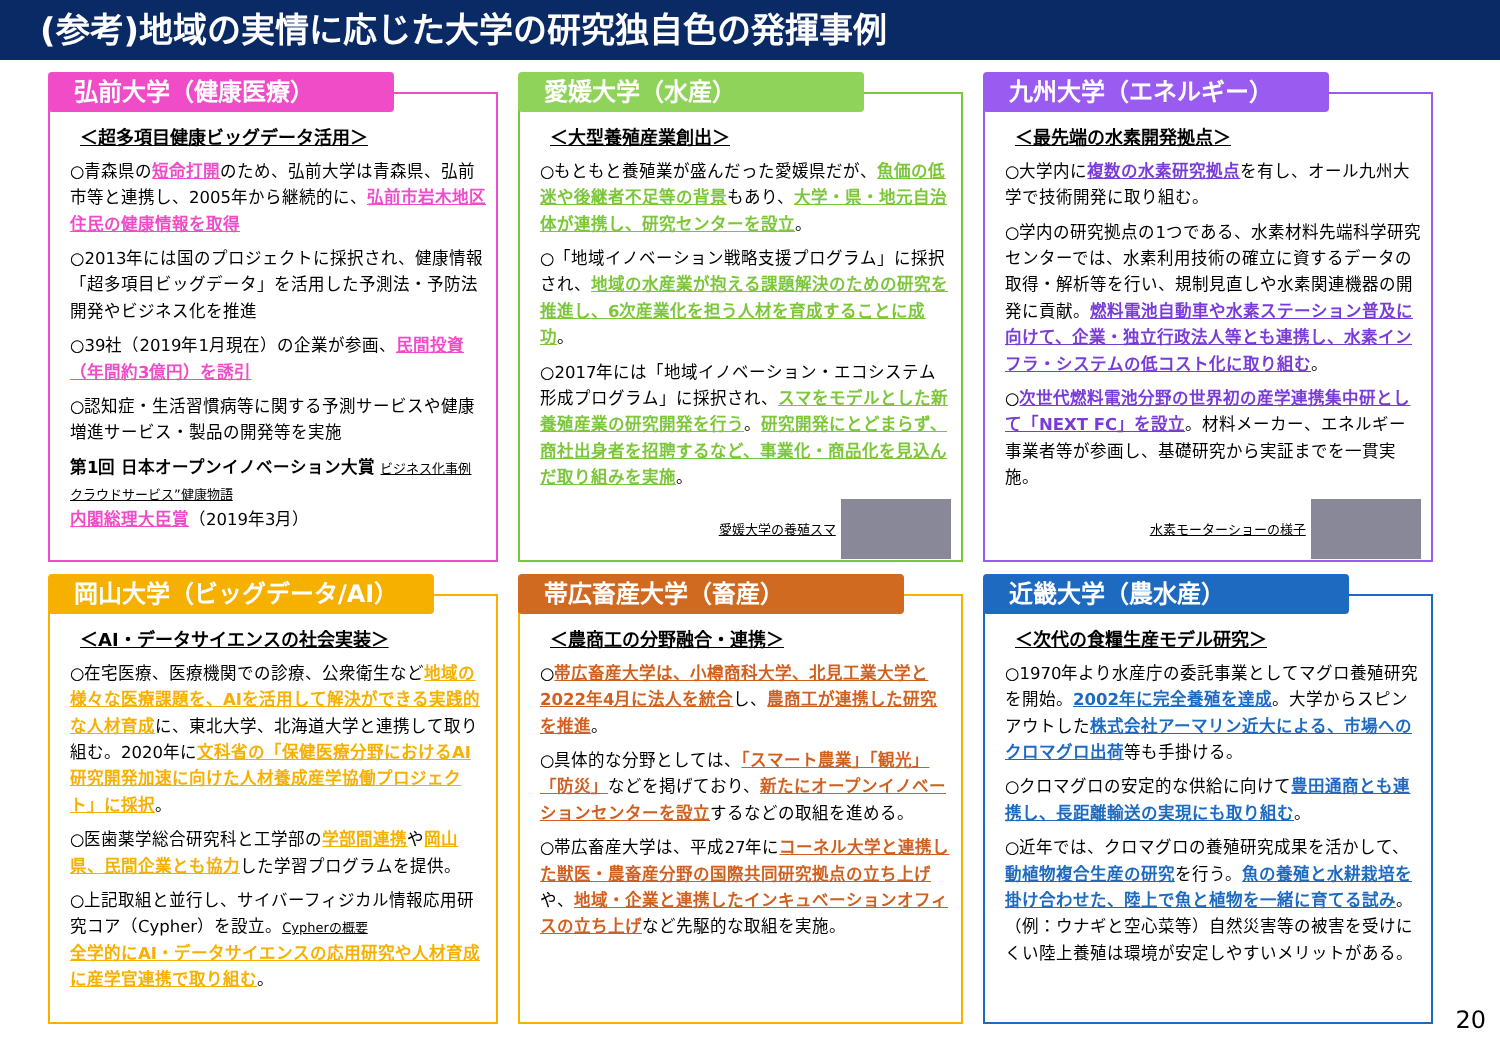(参考)地域の実情に応じた大学の研究独自色の発揮事例
弘前大学（健康医療）
＜超多項目健康ビッグデータ活用＞
○青森県の短命打開のため、弘前大学は青森県、弘前市等と連携し、2005年から継続的に、弘前市岩木地区住民の健康情報を取得
○2013年には国のプロジェクトに採択され、健康情報「超多項目ビッグデータ」を活用した予測法・予防法開発やビジネス化を推進
○39社（2019年1月現在）の企業が参画、民間投資（年間約3億円）を誘引
○認知症・生活習慣病等に関する予測サービスや健康増進サービス・製品の開発等を実施
第1回 日本オープンイノベーション大賞 ビジネス化事例 クラウドサービス”健康物語
内閣総理大臣賞（2019年3月）
愛媛大学（水産）
＜大型養殖産業創出＞
○もともと養殖業が盛んだった愛媛県だが、魚価の低迷や後継者不足等の背景もあり、大学・県・地元自治体が連携し、研究センターを設立。
○「地域イノベーション戦略支援プログラム」に採択され、地域の水産業が抱える課題解決のための研究を推進し、6次産業化を担う人材を育成することに成功。
○2017年には「地域イノベーション・エコシステム形成プログラム」に採択され、スマをモデルとした新養殖産業の研究開発を行う。研究開発にとどまらず、商社出身者を招聘するなど、事業化・商品化を見込んだ取り組みを実施。
愛媛大学の養殖スマ
九州大学（エネルギー）
＜最先端の水素開発拠点＞
○大学内に複数の水素研究拠点を有し、オール九州大学で技術開発に取り組む。
○学内の研究拠点の1つである、水素材料先端科学研究センターでは、水素利用技術の確立に資するデータの取得・解析等を行い、規制見直しや水素関連機器の開発に貢献。燃料電池自動車や水素ステーション普及に向けて、企業・独立行政法人等とも連携し、水素インフラ・システムの低コスト化に取り組む。
○次世代燃料電池分野の世界初の産学連携集中研として「NEXT FC」を設立。材料メーカー、エネルギー事業者等が参画し、基礎研究から実証までを一貫実施。
水素モーターショーの様子
岡山大学（ビッグデータ/AI）
＜AI・データサイエンスの社会実装＞
○在宅医療、医療機関での診療、公衆衛生など地域の様々な医療課題を、AIを活用して解決ができる実践的な人材育成に、東北大学、北海道大学と連携して取り組む。2020年に文科省の「保健医療分野におけるAI研究開発加速に向けた人材養成産学協働プロジェクト」に採択。
○医歯薬学総合研究科と工学部の学部間連携や岡山県、民間企業とも協力した学習プログラムを提供。
○上記取組と並行し、サイバーフィジカル情報応用研究コア（Cypher）を設立。Cypherの概要
全学的にAI・データサイエンスの応用研究や人材育成に産学官連携で取り組む。
帯広畜産大学（畜産）
＜農商工の分野融合・連携＞
○帯広畜産大学は、小樽商科大学、北見工業大学と2022年4月に法人を統合し、農商工が連携した研究を推進。
○具体的な分野としては、「スマート農業」「観光」「防災」などを掲げており、新たにオープンイノベーションセンターを設立するなどの取組を進める。
○帯広畜産大学は、平成27年にコーネル大学と連携した獣医・農畜産分野の国際共同研究拠点の立ち上げや、地域・企業と連携したインキュベーションオフィスの立ち上げなど先駆的な取組を実施。
近畿大学（農水産）
＜次代の食糧生産モデル研究＞
○1970年より水産庁の委託事業としてマグロ養殖研究を開始。2002年に完全養殖を達成。大学からスピンアウトした株式会社アーマリン近大による、市場へのクロマグロ出荷等も手掛ける。
○クロマグロの安定的な供給に向けて豊田通商とも連携し、長距離輸送の実現にも取り組む。
○近年では、クロマグロの養殖研究成果を活かして、動植物複合生産の研究を行う。魚の養殖と水耕栽培を掛け合わせた、陸上で魚と植物を一緒に育てる試み。（例：ウナギと空心菜等）自然災害等の被害を受けにくい陸上養殖は環境が安定しやすいメリットがある。
20